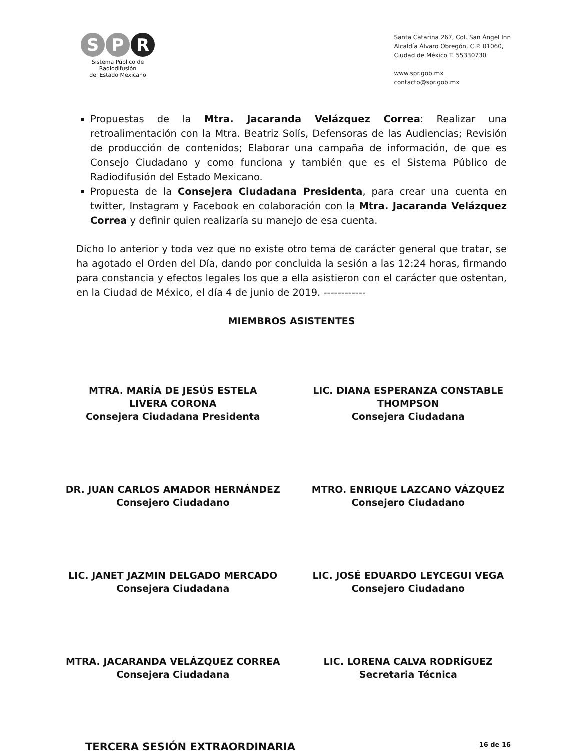S P R
Sistema Público de Radiodifusión
del Estado Mexicano
Santa Catarina 267, Col. San Ángel Inn
Alcaldía Álvaro Obregón, C.P. 01060,
Ciudad de México T. 55330730
www.spr.gob.mx
contacto@spr.gob.mx
Propuestas de la Mtra. Jacaranda Velázquez Correa: Realizar una retroalimentación con la Mtra. Beatriz Solís, Defensoras de las Audiencias; Revisión de producción de contenidos; Elaborar una campaña de información, de que es Consejo Ciudadano y como funciona y también que es el Sistema Público de Radiodifusión del Estado Mexicano.
Propuesta de la Consejera Ciudadana Presidenta, para crear una cuenta en twitter, Instagram y Facebook en colaboración con la Mtra. Jacaranda Velázquez Correa y definir quien realizaría su manejo de esa cuenta.
Dicho lo anterior y toda vez que no existe otro tema de carácter general que tratar, se ha agotado el Orden del Día, dando por concluida la sesión a las 12:24 horas, firmando para constancia y efectos legales los que a ella asistieron con el carácter que ostentan, en la Ciudad de México, el día 4 de junio de 2019. ------------
MIEMBROS ASISTENTES
MTRA. MARÍA DE JESÚS ESTELA
LIVERA CORONA
Consejera Ciudadana Presidenta
LIC. DIANA ESPERANZA CONSTABLE
THOMPSON
Consejera Ciudadana
DR. JUAN CARLOS AMADOR HERNÁNDEZ
Consejero Ciudadano
MTRO. ENRIQUE LAZCANO VÁZQUEZ
Consejero Ciudadano
LIC. JANET JAZMIN DELGADO MERCADO
Consejera Ciudadana
LIC. JOSÉ EDUARDO LEYCEGUI VEGA
Consejero Ciudadano
MTRA. JACARANDA VELÁZQUEZ CORREA
Consejera Ciudadana
LIC. LORENA CALVA RODRÍGUEZ
Secretaria Técnica
TERCERA SESIÓN EXTRAORDINARIA 16 de 16